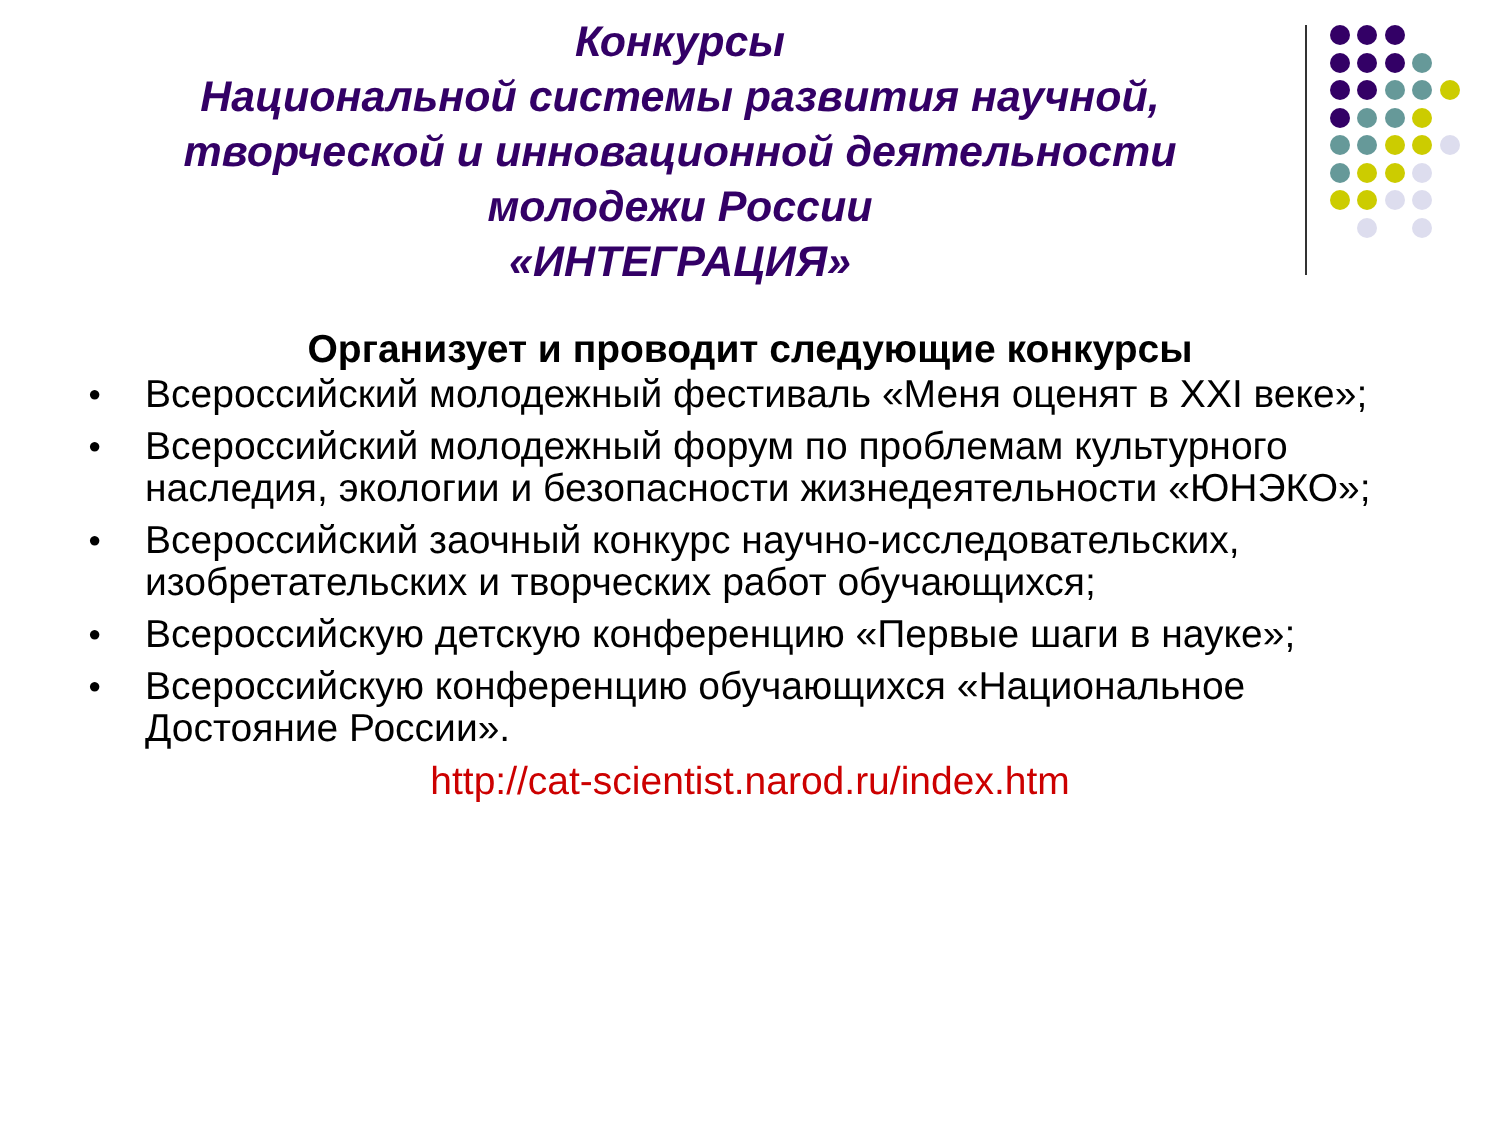Конкурсы
Национальной системы развития научной, творческой и инновационной деятельности молодежи России
«ИНТЕГРАЦИЯ»
Организует и проводит следующие конкурсы
● Всероссийский молодежный фестиваль «Меня оценят в XXI веке»;
● Всероссийский молодежный форум по проблемам культурного наследия, экологии и безопасности жизнедеятельности «ЮНЭКО»;
● Всероссийский заочный конкурс научно-исследовательских, изобретательских и творческих работ обучающихся;
● Всероссийскую детскую конференцию «Первые шаги в науке»;
● Всероссийскую конференцию обучающихся «Национальное Достояние России».
http://cat-scientist.narod.ru/index.htm